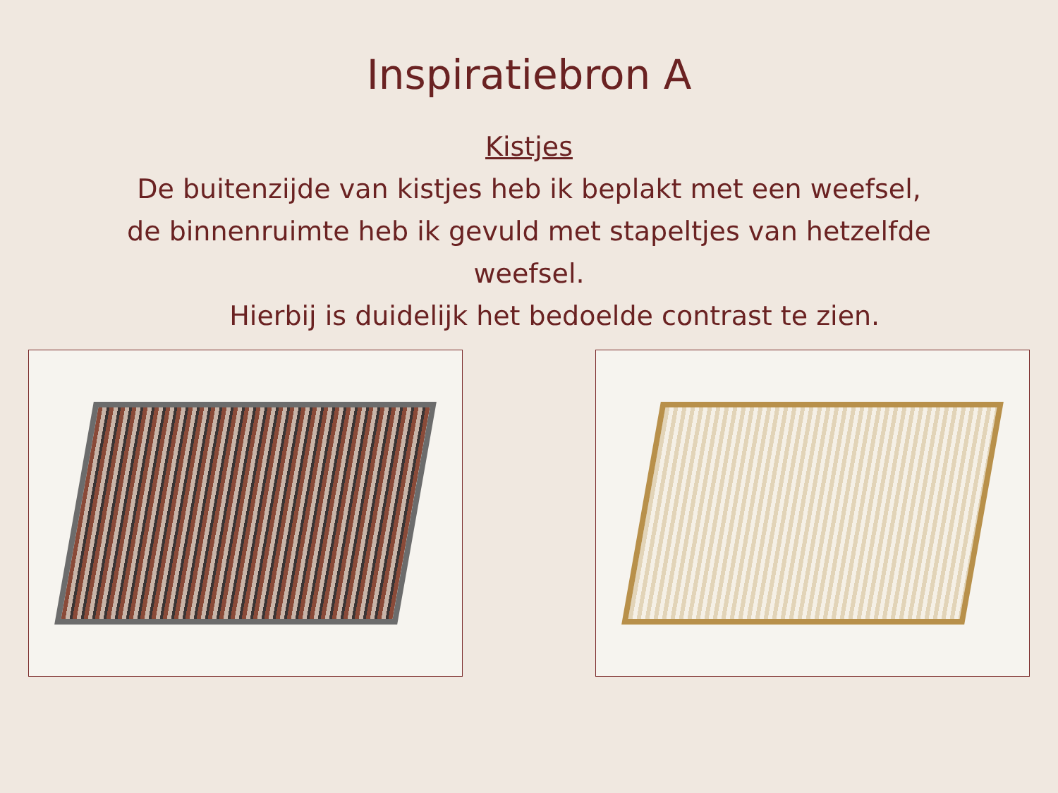Inspiratiebron A
Kistjes
De buitenzijde van kistjes heb ik beplakt met een weefsel,
de binnenruimte heb ik gevuld met stapeltjes van hetzelfde
weefsel.
Hierbij is duidelijk het bedoelde contrast te zien.